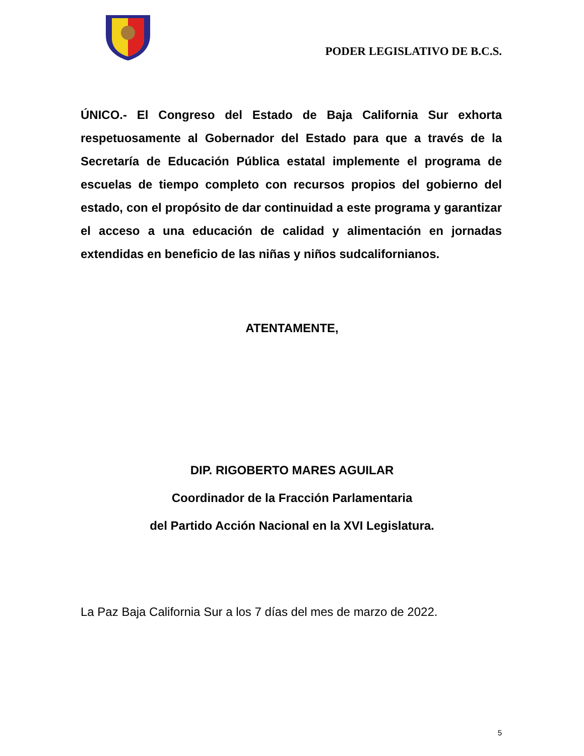PODER LEGISLATIVO DE B.C.S.
ÚNICO.- El Congreso del Estado de Baja California Sur exhorta respetuosamente al Gobernador del Estado para que a través de la Secretaría de Educación Pública estatal implemente el programa de escuelas de tiempo completo con recursos propios del gobierno del estado, con el propósito de dar continuidad a este programa y garantizar el acceso a una educación de calidad y alimentación en jornadas extendidas en beneficio de las niñas y niños sudcalifornianos.
ATENTAMENTE,
DIP. RIGOBERTO MARES AGUILAR
Coordinador de la Fracción Parlamentaria
del Partido Acción Nacional en la XVI Legislatura.
La Paz Baja California Sur a los 7 días del mes de marzo de 2022.
5